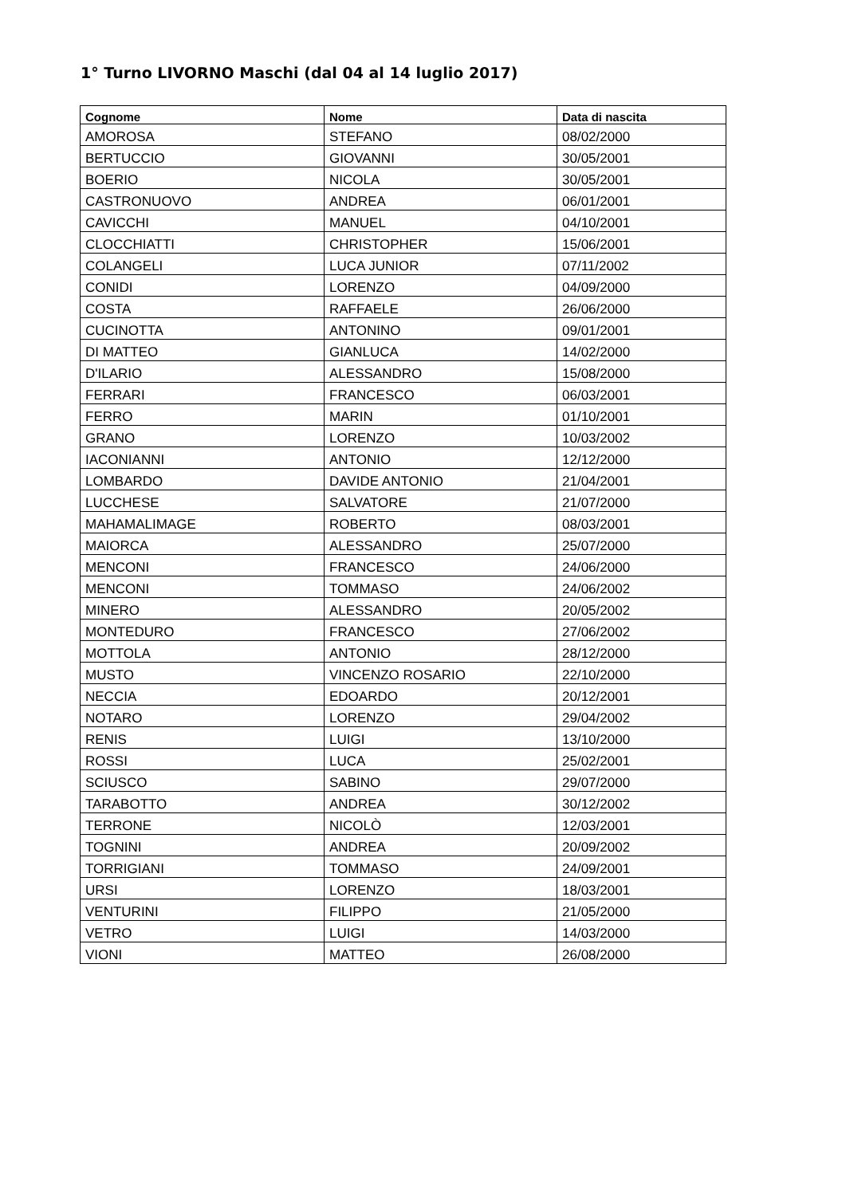1° Turno LIVORNO Maschi (dal 04 al 14 luglio 2017)
| Cognome | Nome | Data di nascita |
| --- | --- | --- |
| AMOROSA | STEFANO | 08/02/2000 |
| BERTUCCIO | GIOVANNI | 30/05/2001 |
| BOERIO | NICOLA | 30/05/2001 |
| CASTRONUOVO | ANDREA | 06/01/2001 |
| CAVICCHI | MANUEL | 04/10/2001 |
| CLOCCHIATTI | CHRISTOPHER | 15/06/2001 |
| COLANGELI | LUCA JUNIOR | 07/11/2002 |
| CONIDI | LORENZO | 04/09/2000 |
| COSTA | RAFFAELE | 26/06/2000 |
| CUCINOTTA | ANTONINO | 09/01/2001 |
| DI MATTEO | GIANLUCA | 14/02/2000 |
| D'ILARIO | ALESSANDRO | 15/08/2000 |
| FERRARI | FRANCESCO | 06/03/2001 |
| FERRO | MARIN | 01/10/2001 |
| GRANO | LORENZO | 10/03/2002 |
| IACONIANNI | ANTONIO | 12/12/2000 |
| LOMBARDO | DAVIDE ANTONIO | 21/04/2001 |
| LUCCHESE | SALVATORE | 21/07/2000 |
| MAHAMALIMAGE | ROBERTO | 08/03/2001 |
| MAIORCA | ALESSANDRO | 25/07/2000 |
| MENCONI | FRANCESCO | 24/06/2000 |
| MENCONI | TOMMASO | 24/06/2002 |
| MINERO | ALESSANDRO | 20/05/2002 |
| MONTEDURO | FRANCESCO | 27/06/2002 |
| MOTTOLA | ANTONIO | 28/12/2000 |
| MUSTO | VINCENZO ROSARIO | 22/10/2000 |
| NECCIA | EDOARDO | 20/12/2001 |
| NOTARO | LORENZO | 29/04/2002 |
| RENIS | LUIGI | 13/10/2000 |
| ROSSI | LUCA | 25/02/2001 |
| SCIUSCO | SABINO | 29/07/2000 |
| TARABOTTO | ANDREA | 30/12/2002 |
| TERRONE | NICOLÒ | 12/03/2001 |
| TOGNINI | ANDREA | 20/09/2002 |
| TORRIGIANI | TOMMASO | 24/09/2001 |
| URSI | LORENZO | 18/03/2001 |
| VENTURINI | FILIPPO | 21/05/2000 |
| VETRO | LUIGI | 14/03/2000 |
| VIONI | MATTEO | 26/08/2000 |